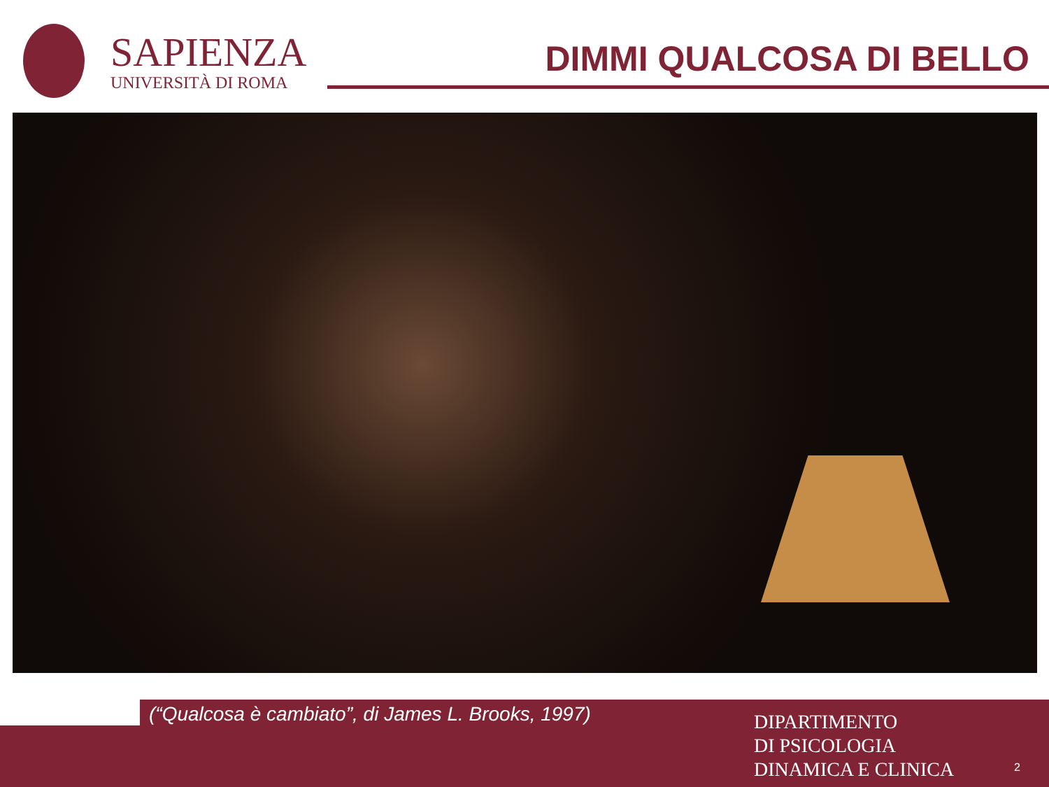SAPIENZA
UNIVERSITÀ DI ROMA
DIMMI QUALCOSA DI BELLO
(“Qualcosa è cambiato”, di James L. Brooks, 1997)
DIPARTIMENTO
DI PSICOLOGIA
DINAMICA E CLINICA
2